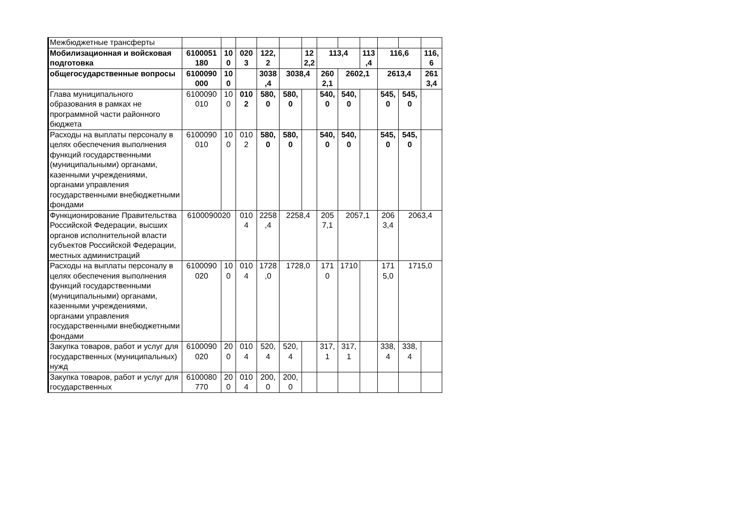| Межбюджетные трансферты | | | | | | | | | | | | |
| Мобилизационная и войсковая подготовка | 6100051 180 | 10 0 | 020 3 | 122, 2 | | 12 2,2 | 113,4 | | 113 ,4 | 116,6 | | 116, 6 |
| общегосударственные вопросы | 6100090 000 | 10 0 | | 3038 ,4 | 3038,4 | | 260 2,1 | 2602,1 | | 2613,4 | | 261 3,4 |
| Глава муниципального образования в рамках не программной части районного бюджета | 6100090 010 | 10 0 | 010 2 | 580, 0 | 580, 0 | | 540, 0 | 540, 0 | | 545, 0 | 545, 0 | |
| Расходы на выплаты персоналу в целях обеспечения выполнения функций государственными (муниципальными) органами, казенными учреждениями, органами управления государственными внебюджетными фондами | 6100090 010 | 10 0 | 010 2 | 580, 0 | 580, 0 | | 540, 0 | 540, 0 | | 545, 0 | 545, 0 | |
| Функционирование Правительства Российской Федерации, высших органов исполнительной власти субъектов Российской Федерации, местных администраций | 6100090020 | | 010 4 | 2258 ,4 | 2258,4 | | 205 7,1 | 2057,1 | | 206 3,4 | 2063,4 | |
| Расходы на выплаты персоналу в целях обеспечения выполнения функций государственными (муниципальными) органами, казенными учреждениями, органами управления государственными внебюджетными фондами | 6100090 020 | 10 0 | 010 4 | 1728 ,0 | 1728,0 | | 171 0 | 1710 | | 171 5,0 | 1715,0 | |
| Закупка товаров, работ и услуг для государственных (муниципальных) нужд | 6100090 020 | 20 0 | 010 4 | 520, 4 | 520, 4 | | 317, 1 | 317, 1 | | 338, 4 | 338, 4 | |
| Закупка товаров, работ и услуг для государственных | 6100080 770 | 20 0 | 010 4 | 200, 0 | 200, 0 | | | | | | | |